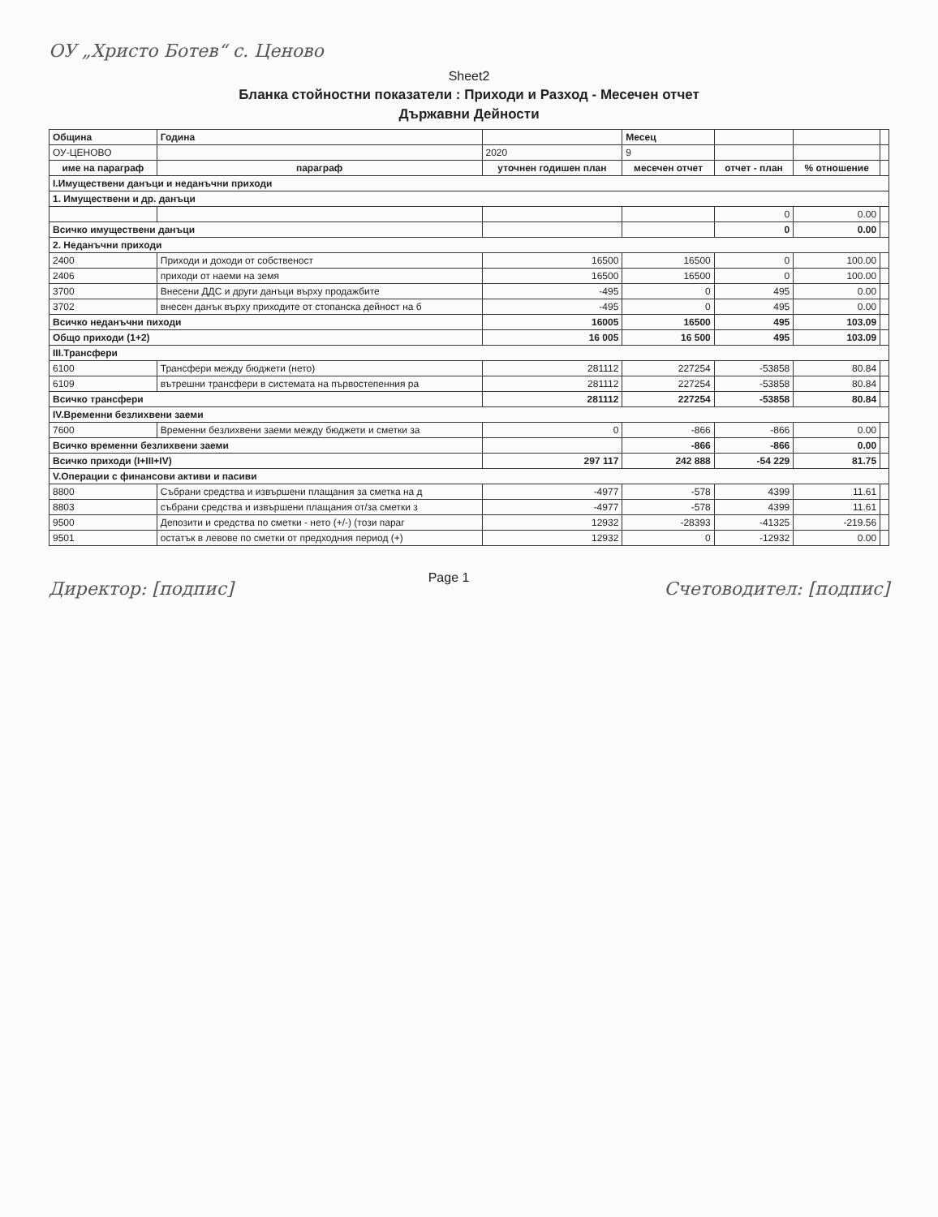ОУ „Христо Ботев“ с. Ценово
Sheet2
Бланка стойностни показатели : Приходи и Разход - Месечен отчет
Държавни Дейности
| Община | Година | | Месец | | | |
| ОУ-ЦЕНОВО | | 2020 | 9 | | | |
| име на параграф | параграф | уточнен годишен план | месечен отчет | отчет - план | % отношение | |
| I.Имуществени данъци и неданъчни приходи | | | | | | |
| 1. Имуществени и др. данъци | | | | | | |
| | | | | 0 | 0.00 | |
| Всичко имуществени данъци | | | | 0 | 0.00 | |
| 2. Неданъчни приходи | | | | | | |
| 2400 | Приходи и доходи от собственост | 16500 | 16500 | 0 | 100.00 | |
| 2406 | приходи от наеми на земя | 16500 | 16500 | 0 | 100.00 | |
| 3700 | Внесени ДДС и други данъци върху продажбите | -495 | 0 | 495 | 0.00 | |
| 3702 | внесен данък върху приходите от стопанска дейност на б | -495 | 0 | 495 | 0.00 | |
| Всичко неданъчни пиходи | | 16005 | 16500 | 495 | 103.09 | |
| Общо приходи (1+2) | | 16 005 | 16 500 | 495 | 103.09 | |
| III.Трансфери | | | | | | |
| 6100 | Трансфери между бюджети (нето) | 281112 | 227254 | -53858 | 80.84 | |
| 6109 | вътрешни трансфери в системата на първостепенния ра | 281112 | 227254 | -53858 | 80.84 | |
| Всичко трансфери | | 281112 | 227254 | -53858 | 80.84 | |
| IV.Временни безлихвени заеми | | | | | | |
| 7600 | Временни безлихвени заеми между бюджети и сметки за | 0 | -866 | -866 | 0.00 | |
| Всичко временни безлихвени заеми | | | -866 | -866 | 0.00 | |
| Всичко приходи (I+III+IV) | | 297 117 | 242 888 | -54 229 | 81.75 | |
| V.Операции с финансови активи и пасиви | | | | | | |
| 8800 | Събрани средства и извършени плащания за сметка на д | -4977 | -578 | 4399 | 11.61 | |
| 8803 | събрани средства и извършени плащания от/за сметки з | -4977 | -578 | 4399 | 11.61 | |
| 9500 | Депозити и средства по сметки - нето (+/-) (този параг | 12932 | -28393 | -41325 | -219.56 | |
| 9501 | остатък в левове по сметки от предходния период (+) | 12932 | 0 | -12932 | 0.00 | |
Директор: [подпис] Page 1 Счетоводител: [подпис]